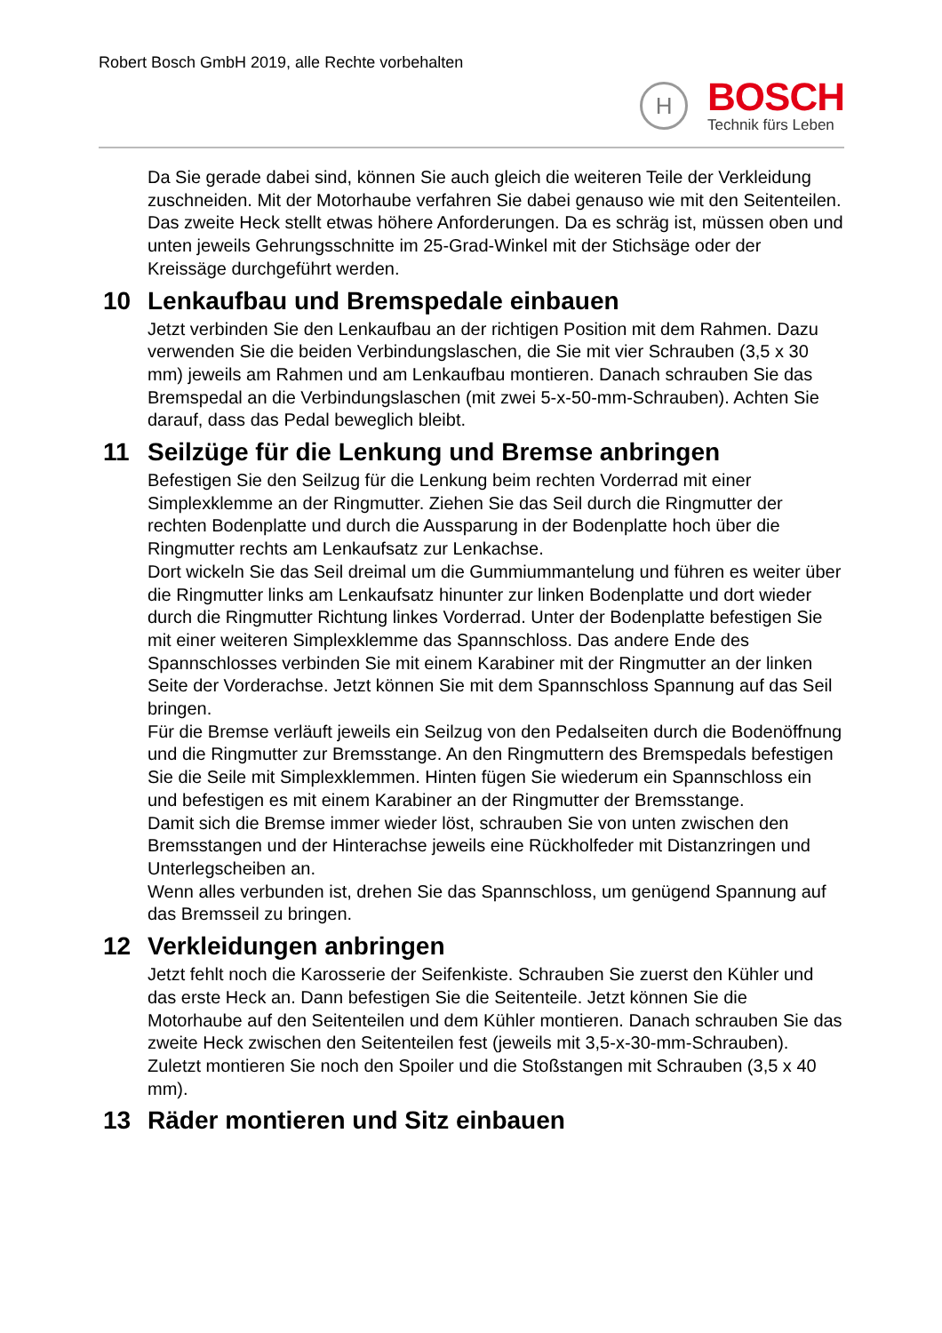Robert Bosch GmbH 2019, alle Rechte vorbehalten
H
BOSCH
Technik fürs Leben
Da Sie gerade dabei sind, können Sie auch gleich die weiteren Teile der Verkleidung zuschneiden. Mit der Motorhaube verfahren Sie dabei genauso wie mit den Seitenteilen.
Das zweite Heck stellt etwas höhere Anforderungen. Da es schräg ist, müssen oben und unten jeweils Gehrungsschnitte im 25-Grad-Winkel mit der Stichsäge oder der Kreissäge durchgeführt werden.
10 Lenkaufbau und Bremspedale einbauen
Jetzt verbinden Sie den Lenkaufbau an der richtigen Position mit dem Rahmen. Dazu verwenden Sie die beiden Verbindungslaschen, die Sie mit vier Schrauben (3,5 x 30 mm) jeweils am Rahmen und am Lenkaufbau montieren. Danach schrauben Sie das Bremspedal an die Verbindungslaschen (mit zwei 5-x-50-mm-Schrauben). Achten Sie darauf, dass das Pedal beweglich bleibt.
11 Seilzüge für die Lenkung und Bremse anbringen
Befestigen Sie den Seilzug für die Lenkung beim rechten Vorderrad mit einer Simplexklemme an der Ringmutter. Ziehen Sie das Seil durch die Ringmutter der rechten Bodenplatte und durch die Aussparung in der Bodenplatte hoch über die Ringmutter rechts am Lenkaufsatz zur Lenkachse.
Dort wickeln Sie das Seil dreimal um die Gummiummantelung und führen es weiter über die Ringmutter links am Lenkaufsatz hinunter zur linken Bodenplatte und dort wieder durch die Ringmutter Richtung linkes Vorderrad. Unter der Bodenplatte befestigen Sie mit einer weiteren Simplexklemme das Spannschloss. Das andere Ende des Spannschlosses verbinden Sie mit einem Karabiner mit der Ringmutter an der linken Seite der Vorderachse. Jetzt können Sie mit dem Spannschloss Spannung auf das Seil bringen.
Für die Bremse verläuft jeweils ein Seilzug von den Pedalseiten durch die Bodenöffnung und die Ringmutter zur Bremsstange. An den Ringmuttern des Bremspedals befestigen Sie die Seile mit Simplexklemmen. Hinten fügen Sie wiederum ein Spannschloss ein und befestigen es mit einem Karabiner an der Ringmutter der Bremsstange.
Damit sich die Bremse immer wieder löst, schrauben Sie von unten zwischen den Bremsstangen und der Hinterachse jeweils eine Rückholfeder mit Distanzringen und Unterlegscheiben an.
Wenn alles verbunden ist, drehen Sie das Spannschloss, um genügend Spannung auf das Bremsseil zu bringen.
12 Verkleidungen anbringen
Jetzt fehlt noch die Karosserie der Seifenkiste. Schrauben Sie zuerst den Kühler und das erste Heck an. Dann befestigen Sie die Seitenteile. Jetzt können Sie die Motorhaube auf den Seitenteilen und dem Kühler montieren. Danach schrauben Sie das zweite Heck zwischen den Seitenteilen fest (jeweils mit 3,5-x-30-mm-Schrauben). Zuletzt montieren Sie noch den Spoiler und die Stoßstangen mit Schrauben (3,5 x 40 mm).
13 Räder montieren und Sitz einbauen